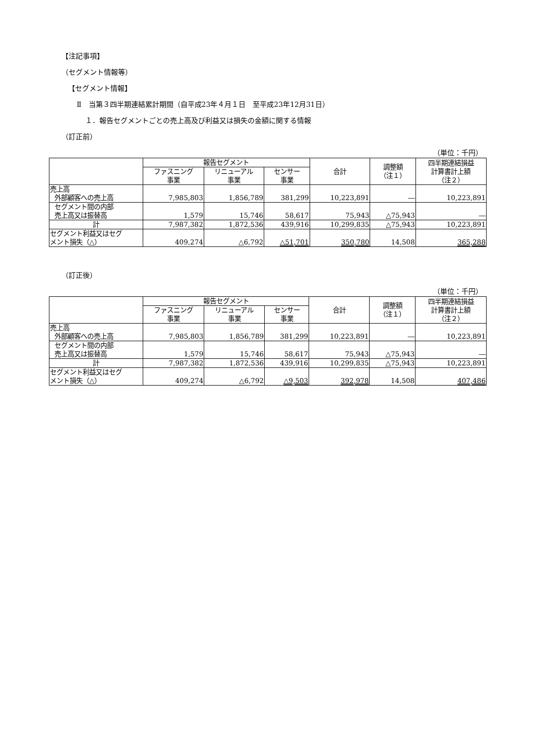【注記事項】
（セグメント情報等）
【セグメント情報】
Ⅱ　当第３四半期連結累計期間（自平成23年４月１日　至平成23年12月31日）
１．報告セグメントごとの売上高及び利益又は損失の金額に関する情報
（訂正前）
（単位：千円）
| | 報告セグメント | | | 合計 | 調整額 （注１） | 四半期連結損益 計算書計上額 （注２） |
| --- | --- | --- | --- | --- | --- | --- |
| | ファスニング 事業 | リニューアル 事業 | センサー 事業 | | | |
| 売上高 外部顧客への売上高 | 7,985,803 | 1,856,789 | 381,299 | 10,223,891 | ― | 10,223,891 |
| セグメント間の内部 売上高又は振替高 | 1,579 | 15,746 | 58,617 | 75,943 | △75,943 | ― |
| 計 | 7,987,382 | 1,872,536 | 439,916 | 10,299,835 | △75,943 | 10,223,891 |
| セグメント利益又はセグ メント損失（△） | 409,274 | △6,792 | △51,701 | 350,780 | 14,508 | 365,288 |
（訂正後）
（単位：千円）
| | 報告セグメント | | | 合計 | 調整額 （注１） | 四半期連結損益 計算書計上額 （注２） |
| --- | --- | --- | --- | --- | --- | --- |
| | ファスニング 事業 | リニューアル 事業 | センサー 事業 | | | |
| 売上高 外部顧客への売上高 | 7,985,803 | 1,856,789 | 381,299 | 10,223,891 | ― | 10,223,891 |
| セグメント間の内部 売上高又は振替高 | 1,579 | 15,746 | 58,617 | 75,943 | △75,943 | ― |
| 計 | 7,987,382 | 1,872,536 | 439,916 | 10,299,835 | △75,943 | 10,223,891 |
| セグメント利益又はセグ メント損失（△） | 409,274 | △6,792 | △9,503 | 392,978 | 14,508 | 407,486 |